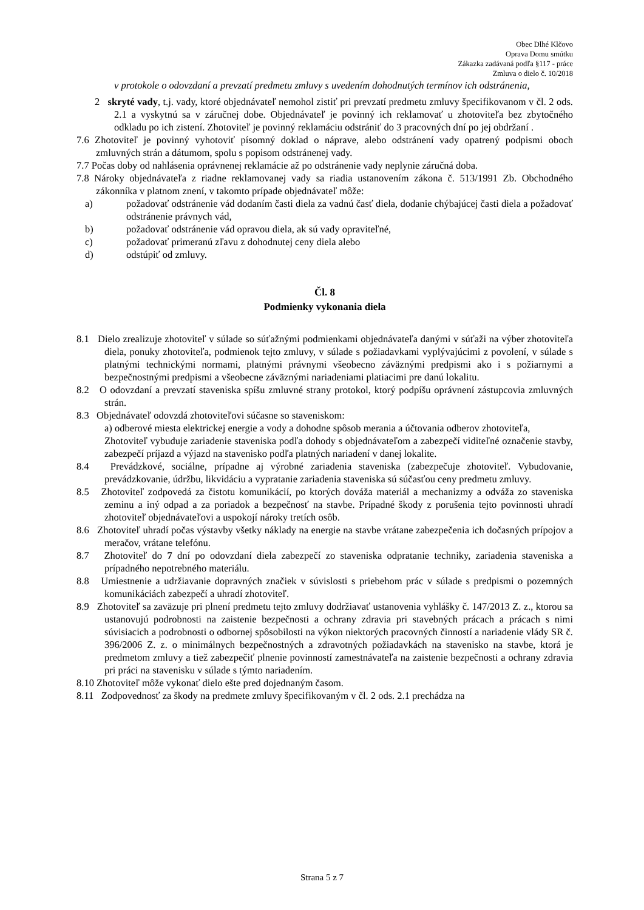Obec Dlhé Klčovo
Oprava Domu smútku
Zákazka zadávaná podľa §117 - práce
Zmluva o dielo č. 10/2018
v protokole o odovzdaní a prevzatí predmetu zmluvy s uvedením dohodnutých termínov ich odstránenia,
2 skryté vady, t.j. vady, ktoré objednávateľ nemohol zistiť pri prevzatí predmetu zmluvy špecifikovanom v čl. 2 ods. 2.1 a vyskytnú sa v záručnej dobe. Objednávateľ je povinný ich reklamovať u zhotoviteľa bez zbytočného odkladu po ich zistení. Zhotoviteľ je povinný reklamáciu odstrániť do 3 pracovných dní po jej obdržaní .
7.6 Zhotoviteľ je povinný vyhotoviť písomný doklad o náprave, alebo odstránení vady opatrený podpismi oboch zmluvných strán a dátumom, spolu s popisom odstránenej vady.
7.7 Počas doby od nahlásenia oprávnenej reklamácie až po odstránenie vady neplynie záručná doba.
7.8 Nároky objednávateľa z riadne reklamovanej vady sa riadia ustanovením zákona č. 513/1991 Zb. Obchodného zákonníka v platnom znení, v takomto prípade objednávateľ môže:
a) požadovať odstránenie vád dodaním časti diela za vadnú časť diela, dodanie chýbajúcej časti diela a požadovať odstránenie právnych vád,
b) požadovať odstránenie vád opravou diela, ak sú vady opraviteľné,
c) požadovať primeranú zľavu z dohodnutej ceny diela alebo
d) odstúpiť od zmluvy.
Čl. 8
Podmienky vykonania diela
8.1 Dielo zrealizuje zhotoviteľ v súlade so súťažnými podmienkami objednávateľa danými v súťaži na výber zhotoviteľa diela, ponuky zhotoviteľa, podmienok tejto zmluvy, v súlade s požiadavkami vyplývajúcimi z povolení, v súlade s platnými technickými normami, platnými právnymi všeobecno záväznými predpismi ako i s požiarnymi a bezpečnostnými predpismi a všeobecne záväznými nariadeniami platiacimi pre danú lokalitu.
8.2 O odovzdaní a prevzatí staveniska spíšu zmluvné strany protokol, ktorý podpíšu oprávnení zástupcovia zmluvných strán.
8.3 Objednávateľ odovzdá zhotoviteľovi súčasne so staveniskom:
a) odberové miesta elektrickej energie a vody a dohodne spôsob merania a účtovania odberov zhotoviteľa,
Zhotoviteľ vybuduje zariadenie staveniska podľa dohody s objednávateľom a zabezpečí viditeľné označenie stavby, zabezpečí príjazd a výjazd na stavenisko podľa platných nariadení v danej lokalite.
8.4 Prevádzkové, sociálne, prípadne aj výrobné zariadenia staveniska (zabezpečuje zhotoviteľ. Vybudovanie, prevádzkovanie, údržbu, likvidáciu a vypratanie zariadenia staveniska sú súčasťou ceny predmetu zmluvy.
8.5 Zhotoviteľ zodpovedá za čistotu komunikácií, po ktorých dováža materiál a mechanizmy a odváža zo staveniska zeminu a iný odpad a za poriadok a bezpečnosť na stavbe. Prípadné škody z porušenia tejto povinnosti uhradí zhotoviteľ objednávateľovi a uspokojí nároky tretích osôb.
8.6 Zhotoviteľ uhradí počas výstavby všetky náklady na energie na stavbe vrátane zabezpečenia ich dočasných prípojov a meračov, vrátane telefónu.
8.7 Zhotoviteľ do 7 dní po odovzdaní diela zabezpečí zo staveniska odpratanie techniky, zariadenia staveniska a prípadného nepotrebného materiálu.
8.8 Umiestnenie a udržiavanie dopravných značiek v súvislosti s priebehom prác v súlade s predpismi o pozemných komunikáciách zabezpečí a uhradí zhotoviteľ.
8.9 Zhotoviteľ sa zaväzuje pri plnení predmetu tejto zmluvy dodržiavať ustanovenia vyhlášky č. 147/2013 Z. z., ktorou sa ustanovujú podrobnosti na zaistenie bezpečnosti a ochrany zdravia pri stavebných prácach a prácach s nimi súvisiacich a podrobnosti o odbornej spôsobilosti na výkon niektorých pracovných činností a nariadenie vlády SR č. 396/2006 Z. z. o minimálnych bezpečnostných a zdravotných požiadavkách na stavenisko na stavbe, ktorá je predmetom zmluvy a tiež zabezpečiť plnenie povinností zamestnávateľa na zaistenie bezpečnosti a ochrany zdravia pri práci na stavenisku v súlade s týmto nariadením.
8.10 Zhotoviteľ môže vykonať dielo ešte pred dojednaným časom.
8.11 Zodpovednosť za škody na predmete zmluvy špecifikovaným v čl. 2 ods. 2.1 prechádza na
Strana 5 z 7